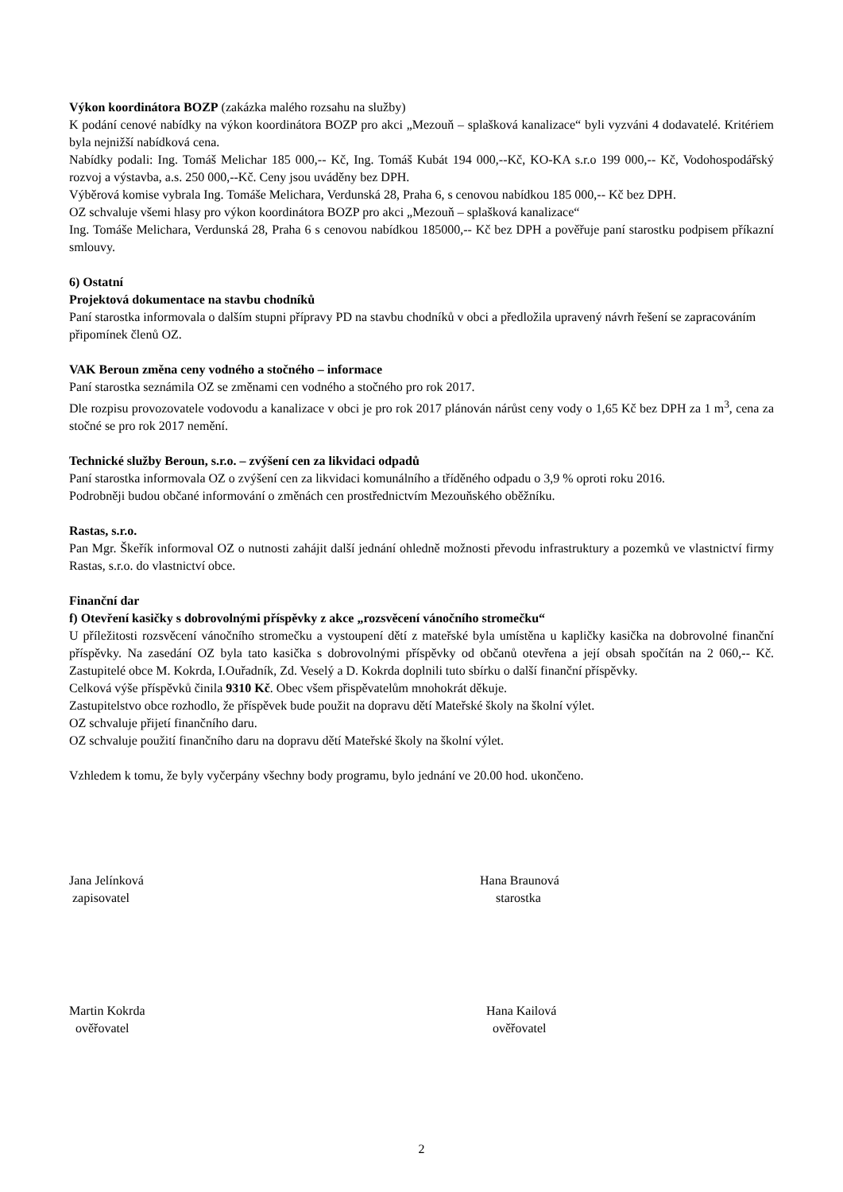Výkon koordinátora BOZP (zakázka malého rozsahu na služby)
K podání cenové nabídky na výkon koordinátora BOZP pro akci „Mezouň – splašková kanalizace“ byli vyzváni 4 dodavatelé. Kritériem byla nejnižší nabídková cena.
Nabídky podali: Ing. Tomáš Melichar 185 000,-- Kč, Ing. Tomáš Kubát 194 000,--Kč, KO-KA s.r.o 199 000,-- Kč, Vodohospodářský rozvoj a výstavba, a.s. 250 000,--Kč. Ceny jsou uváděny bez DPH.
Výběrová komise vybrala Ing. Tomáše Melichara, Verdunská 28, Praha 6, s cenovou nabídkou 185 000,-- Kč bez DPH.
OZ schvaluje všemi hlasy pro výkon koordinátora BOZP pro akci „Mezouň – splašková kanalizace“
Ing. Tomáše Melichara, Verdunská 28, Praha 6 s cenovou nabídkou 185000,-- Kč bez DPH a pověřuje paní starostku podpisem příkazní smlouvy.
6) Ostatní
Projektová dokumentace na stavbu chodníků
Paní starostka informovala o dalším stupni přípravy PD na stavbu chodníků v obci a předložila upravený návrh řešení se zapracováním připomínek členů OZ.
VAK Beroun změna ceny vodného a stočného – informace
Paní starostka seznámila OZ se změnami cen vodného a stočného pro rok 2017.
Dle rozpisu provozovatele vodovodu a kanalizace v obci je pro rok 2017 plánován nárůst ceny vody o 1,65 Kč bez DPH za 1 m<sup>3</sup>, cena za stočné se pro rok 2017 nemění.
Technické služby Beroun, s.r.o. – zvýšení cen za likvidaci odpadů
Paní starostka informovala OZ o zvýšení cen za likvidaci komunálního a tříděného odpadu o 3,9 % oproti roku 2016.
Podrobněji budou občané informování o změnách cen prostřednictvím Mezouňského oběžníku.
Rastas, s.r.o.
Pan Mgr. Škeřík informoval OZ o nutnosti zahájit další jednání ohledně možnosti převodu infrastruktury a pozemků ve vlastnictví firmy Rastas, s.r.o. do vlastnictví obce.
Finanční dar
f) Otevření kasičky s dobrovolnými příspěvky z akce „rozsvěcení vánočního stromečku“
U příležitosti rozsvěcení vánočního stromečku a vystoupení dětí z mateřské byla umístěna u kapličky kasička na dobrovolné finanční příspěvky. Na zasedání OZ byla tato kasička s dobrovolnými příspěvky od občanů otevřena a její obsah spočítán na 2 060,-- Kč. Zastupitelé obce M. Kokrda, I.Ouřadník, Zd. Veselý a D. Kokrda doplnili tuto sbírku o další finanční příspěvky.
Celková výše příspěvků činila 9310 Kč. Obec všem přispěvatelům mnohokrát děkuje.
Zastupitelstvo obce rozhodlo, že příspěvek bude použit na dopravu dětí Mateřské školy na školní výlet.
OZ schvaluje přijetí finančního daru.
OZ schvaluje použití finančního daru na dopravu dětí Mateřské školy na školní výlet.
Vzhledem k tomu, že byly vyčerpány všechny body programu, bylo jednání ve 20.00 hod. ukončeno.
Jana Jelínková
zapisovatel
Hana Braunová
starostka
Martin Kokrda
ověřovatel
Hana Kailová
ověřovatel
2